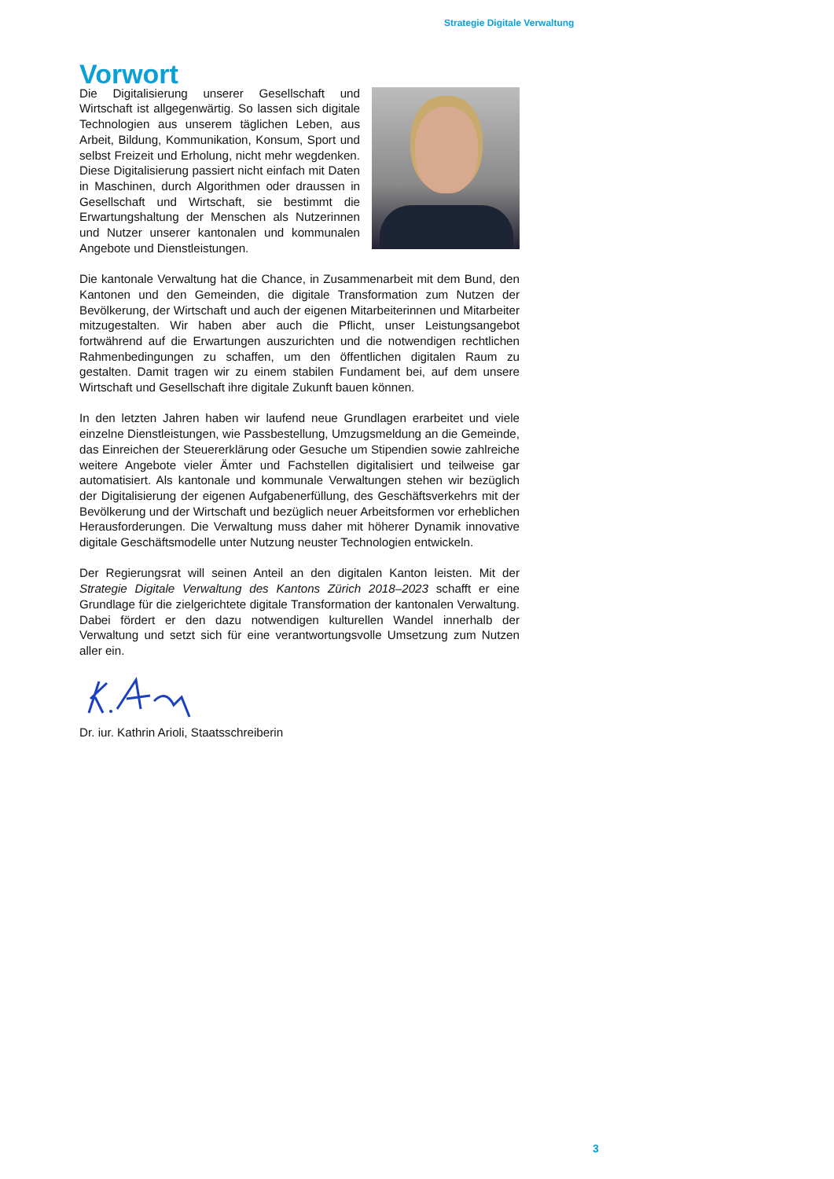Strategie Digitale Verwaltung
Vorwort
Die Digitalisierung unserer Gesellschaft und Wirtschaft ist allgegenwärtig. So lassen sich digitale Technologien aus unserem täglichen Leben, aus Arbeit, Bildung, Kommunikation, Konsum, Sport und selbst Freizeit und Erholung, nicht mehr wegdenken. Diese Digitalisierung passiert nicht einfach mit Daten in Maschinen, durch Algorithmen oder draussen in Gesellschaft und Wirtschaft, sie bestimmt die Erwartungshaltung der Menschen als Nutzerinnen und Nutzer unserer kantonalen und kommunalen Angebote und Dienstleistungen.
Die kantonale Verwaltung hat die Chance, in Zusammenarbeit mit dem Bund, den Kantonen und den Gemeinden, die digitale Transformation zum Nutzen der Bevölkerung, der Wirtschaft und auch der eigenen Mitarbeiterinnen und Mitarbeiter mitzugestalten. Wir haben aber auch die Pflicht, unser Leistungsangebot fortwährend auf die Erwartungen auszurichten und die notwendigen rechtlichen Rahmenbedingungen zu schaffen, um den öffentlichen digitalen Raum zu gestalten. Damit tragen wir zu einem stabilen Fundament bei, auf dem unsere Wirtschaft und Gesellschaft ihre digitale Zukunft bauen können.
In den letzten Jahren haben wir laufend neue Grundlagen erarbeitet und viele einzelne Dienstleistungen, wie Passbestellung, Umzugsmeldung an die Gemeinde, das Einreichen der Steuererklärung oder Gesuche um Stipendien sowie zahlreiche weitere Angebote vieler Ämter und Fachstellen digitalisiert und teilweise gar automatisiert. Als kantonale und kommunale Verwaltungen stehen wir bezüglich der Digitalisierung der eigenen Aufgabenerfüllung, des Geschäftsverkehrs mit der Bevölkerung und der Wirtschaft und bezüglich neuer Arbeitsformen vor erheblichen Herausforderungen. Die Verwaltung muss daher mit höherer Dynamik innovative digitale Geschäftsmodelle unter Nutzung neuster Technologien entwickeln.
Der Regierungsrat will seinen Anteil an den digitalen Kanton leisten. Mit der Strategie Digitale Verwaltung des Kantons Zürich 2018–2023 schafft er eine Grundlage für die zielgerichtete digitale Transformation der kantonalen Verwaltung. Dabei fördert er den dazu notwendigen kulturellen Wandel innerhalb der Verwaltung und setzt sich für eine verantwortungsvolle Umsetzung zum Nutzen aller ein.
Dr. iur. Kathrin Arioli, Staatsschreiberin
3